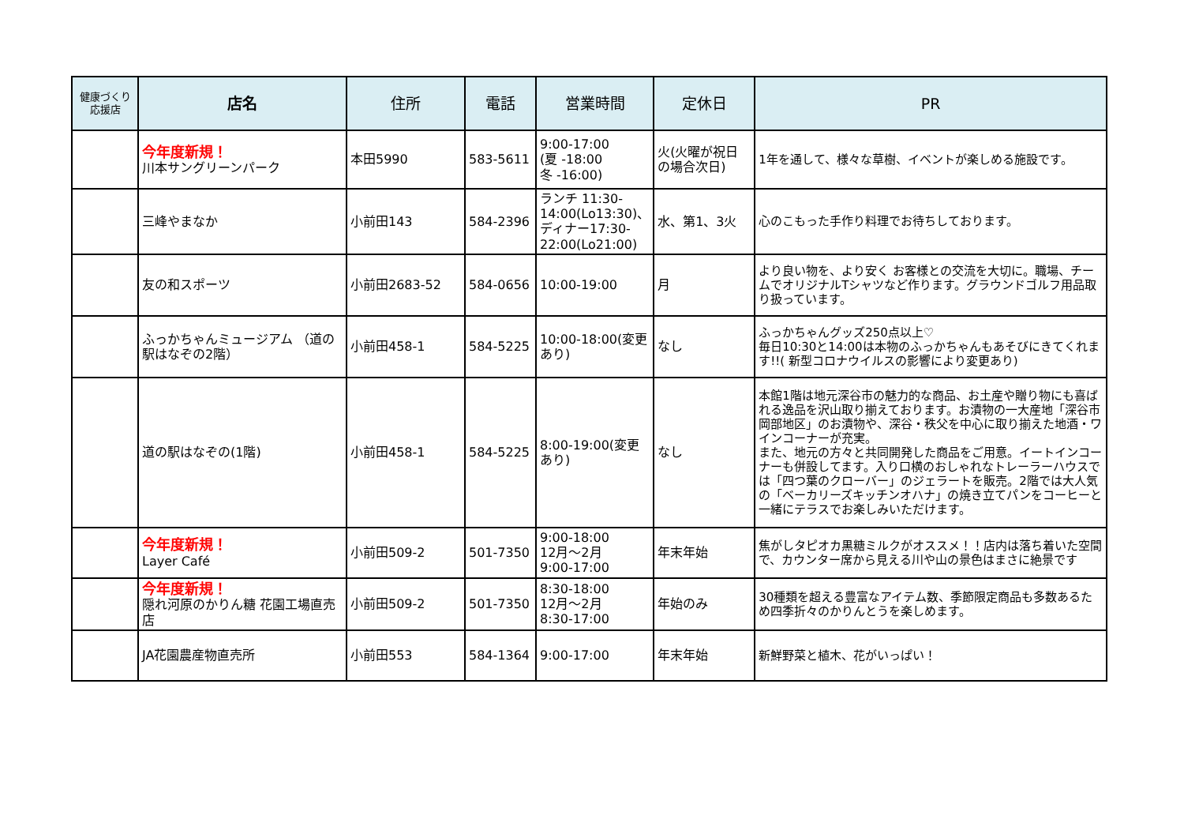| 健康づくり 応援店 | 店名 | 住所 | 電話 | 営業時間 | 定休日 | PR |
| --- | --- | --- | --- | --- | --- | --- |
| | 今年度新規！ 川本サングリーンパーク | 本田5990 | 583-5611 | 9:00-17:00 (夏 -18:00 冬 -16:00) | 火(火曜が祝日の場合次日) | 1年を通して、様々な草樹、イベントが楽しめる施設です。 |
| | 三峰やまなか | 小前田143 | 584-2396 | ランチ 11:30-14:00(Lo13:30)、ディナー17:30-22:00(Lo21:00) | 水、第1、3火 | 心のこもった手作り料理でお待ちしております。 |
| | 友の和スポーツ | 小前田2683-52 | 584-0656 | 10:00-19:00 | 月 | より良い物を、より安く お客様との交流を大切に。職場、チームでオリジナルTシャツなど作ります。グラウンドゴルフ用品取り扱っています。 |
| | ふっかちゃんミュージアム （道の駅はなぞの2階） | 小前田458-1 | 584-5225 | 10:00-18:00(変更あり) | なし | ふっかちゃんグッズ250点以上♡ 毎日10:30と14:00は本物のふっかちゃんもあそびにきてくれます!!( 新型コロナウイルスの影響により変更あり) |
| | 道の駅はなぞの(1階) | 小前田458-1 | 584-5225 | 8:00-19:00(変更あり) | なし | 本館1階は地元深谷市の魅力的な商品、お土産や贈り物にも喜ばれる逸品を沢山取り揃えております。お漬物の一大産地「深谷市岡部地区」のお漬物や、深谷・秩父を中心に取り揃えた地酒・ワインコーナーが充実。 また、地元の方々と共同開発した商品をご用意。イートインコーナーも併設してます。入り口横のおしゃれなトレーラーハウスでは「四つ葉のクローバー」のジェラートを販売。2階では大人気の「ベーカリーズキッチンオハナ」の焼き立てパンをコーヒーと一緒にテラスでお楽しみいただけます。 |
| | 今年度新規！ Layer Café | 小前田509-2 | 501-7350 | 9:00-18:00 12月～2月 9:00-17:00 | 年末年始 | 焦がしタピオカ黒糖ミルクがオススメ！！店内は落ち着いた空間で、カウンター席から見える川や山の景色はまさに絶景です |
| | 今年度新規！ 隠れ河原のかりん糖 花園工場直売店 | 小前田509-2 | 501-7350 | 8:30-18:00 12月～2月 8:30-17:00 | 年始のみ | 30種類を超える豊富なアイテム数、季節限定商品も多数あるため四季折々のかりんとうを楽しめます。 |
| | JA花園農産物直売所 | 小前田553 | 584-1364 | 9:00-17:00 | 年末年始 | 新鮮野菜と植木、花がいっぱい！ |